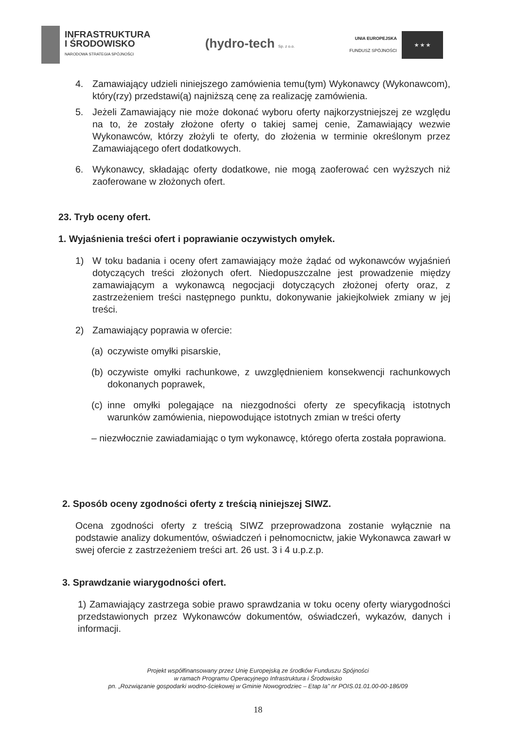INFRASTRUKTURA
I ŚRODOWISKO
NARODOWA STRATEGIA SPÓJNOŚCI
(hydro-tech Sp. z o.o.
UNIA EUROPEJSKA
FUNDUSZ SPÓJNOŚCI
★ ★ ★
4. Zamawiający udzieli niniejszego zamówienia temu(tym) Wykonawcy (Wykonawcom), który(rzy) przedstawi(ą) najniższą cenę za realizację zamówienia.
5. Jeżeli Zamawiający nie może dokonać wyboru oferty najkorzystniejszej ze względu na to, że zostały złożone oferty o takiej samej cenie, Zamawiający wezwie Wykonawców, którzy złożyli te oferty, do złożenia w terminie określonym przez Zamawiającego ofert dodatkowych.
6. Wykonawcy, składając oferty dodatkowe, nie mogą zaoferować cen wyższych niż zaoferowane w złożonych ofert.
23. Tryb oceny ofert.
1. Wyjaśnienia treści ofert i poprawianie oczywistych omyłek.
1) W toku badania i oceny ofert zamawiający może żądać od wykonawców wyjaśnień dotyczących treści złożonych ofert. Niedopuszczalne jest prowadzenie między zamawiającym a wykonawcą negocjacji dotyczących złożonej oferty oraz, z zastrzeżeniem treści następnego punktu, dokonywanie jakiejkolwiek zmiany w jej treści.
2) Zamawiający poprawia w ofercie:
(a)
oczywiste omyłki pisarskie,
(b)
oczywiste omyłki rachunkowe, z uwzględnieniem konsekwencji rachunkowych dokonanych poprawek,
(c)
inne omyłki polegające na niezgodności oferty ze specyfikacją istotnych warunków zamówienia, niepowodujące istotnych zmian w treści oferty
– niezwłocznie zawiadamiając o tym wykonawcę, którego oferta została poprawiona.
2. Sposób oceny zgodności oferty z treścią niniejszej SIWZ.
Ocena zgodności oferty z treścią SIWZ przeprowadzona zostanie wyłącznie na podstawie analizy dokumentów, oświadczeń i pełnomocnictw, jakie Wykonawca zawarł w swej ofercie z zastrzeżeniem treści art. 26 ust. 3 i 4 u.p.z.p.
3. Sprawdzanie wiarygodności ofert.
1) Zamawiający zastrzega sobie prawo sprawdzania w toku oceny oferty wiarygodności przedstawionych przez Wykonawców dokumentów, oświadczeń, wykazów, danych i informacji.
Projekt współfinansowany przez Unię Europejską ze środków Funduszu Spójności
w ramach Programu Operacyjnego Infrastruktura i Środowisko
pn. „Rozwiązanie gospodarki wodno-ściekowej w Gminie Nowogrodziec – Etap Ia" nr POIS.01.01.00-00-186/09
18